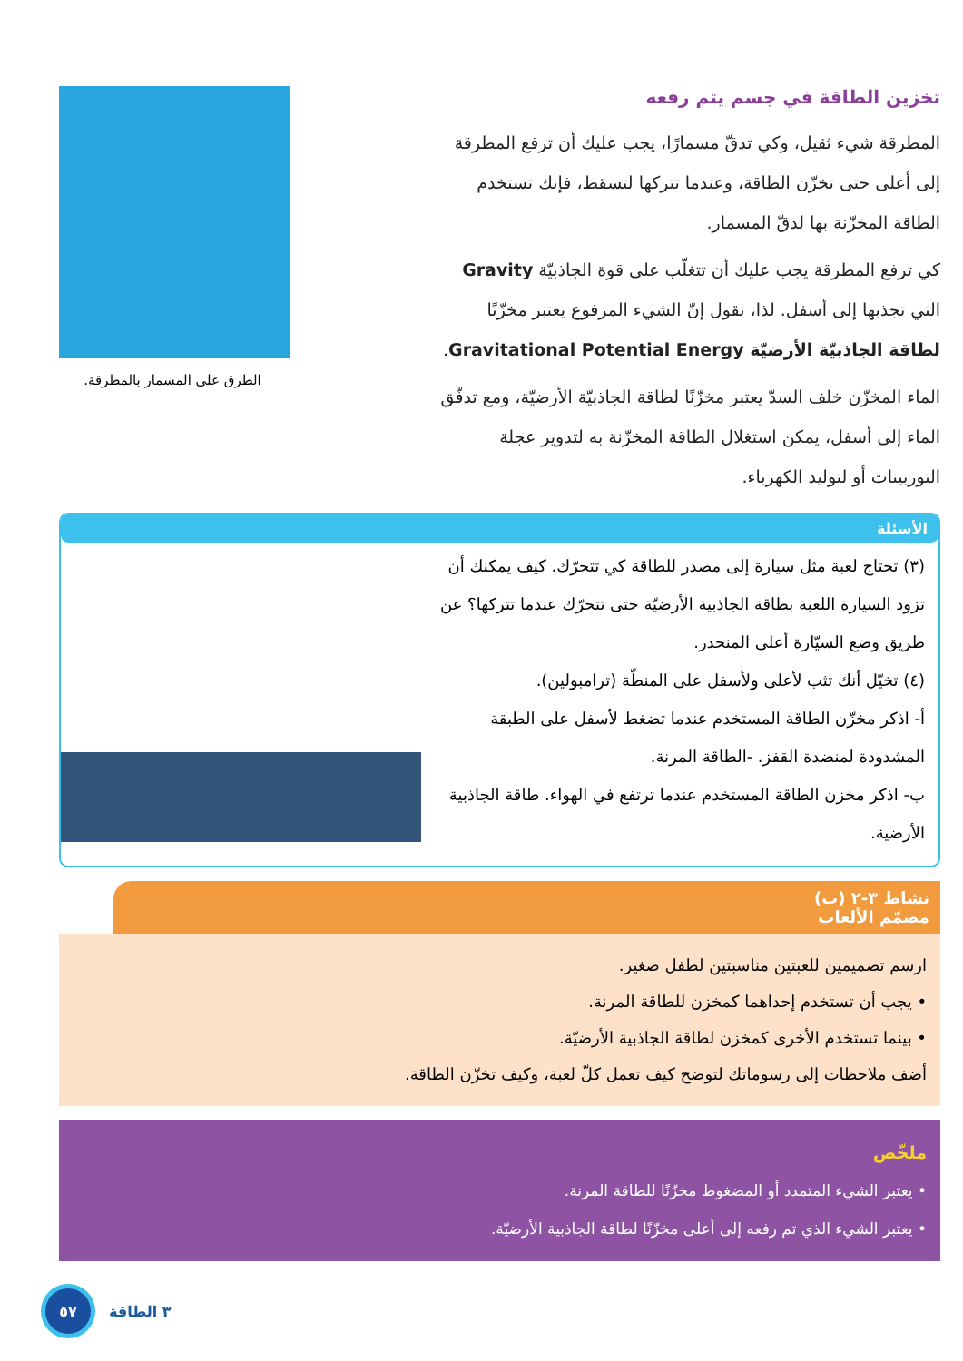تخزين الطاقة في جسم يتم رفعه
المطرقة شيء ثقيل، وكي تدقّ مسمارًا، يجب عليك أن ترفع المطرقة إلى أعلى حتى تخزّن الطاقة، وعندما تتركها لتسقط، فإنك تستخدم الطاقة المخزّنة بها لدقّ المسمار.
كي ترفع المطرقة يجب عليك أن تتغلّب على قوة الجاذبيّة Gravity التي تجذبها إلى أسفل. لذا، نقول إنّ الشيء المرفوع يعتبر مخزّنًا لطاقة الجاذبيّة الأرضيّة Gravitational Potential Energy.
الماء المخزّن خلف السدّ يعتبر مخزّنًا لطاقة الجاذبيّة الأرضيّة، ومع تدفّق الماء إلى أسفل، يمكن استغلال الطاقة المخزّنة به لتدوير عجلة التوربينات أو لتوليد الكهرباء.
الطرق على المسمار بالمطرقة.
الأسئلة
(٣) تحتاج لعبة مثل سيارة إلى مصدر للطاقة كي تتحرّك. كيف يمكنك أن تزود السيارة اللعبة بطاقة الجاذبية الأرضيّة حتى تتحرّك عندما تتركها؟ عن طريق وضع السيّارة أعلى المنحدر.
(٤) تخيّل أنك تثب لأعلى ولأسفل على المنطّة (ترامبولين).
أ- اذكر مخزّن الطاقة المستخدم عندما تضغط لأسفل على الطبقة المشدودة لمنضدة القفز. -الطاقة المرنة.
ب- اذكر مخزن الطاقة المستخدم عندما ترتفع في الهواء. طاقة الجاذبية الأرضية.
نشاط ٣-٢ (ب)
مصمّم الألعاب
ارسم تصميمين للعبتين مناسبتين لطفل صغير.
• يجب أن تستخدم إحداهما كمخزن للطاقة المرنة.
• بينما تستخدم الأخرى كمخزن لطاقة الجاذبية الأرضيّة.
أضف ملاحظات إلى رسوماتك لتوضح كيف تعمل كلّ لعبة، وكيف تخزّن الطاقة.
ملخّص
• يعتبر الشيء المتمدد أو المضغوط مخزّنًا للطاقة المرنة.
• يعتبر الشيء الذي تم رفعه إلى أعلى مخزّنًا لطاقة الجاذبية الأرضيّة.
٥٧
٣ الطاقة